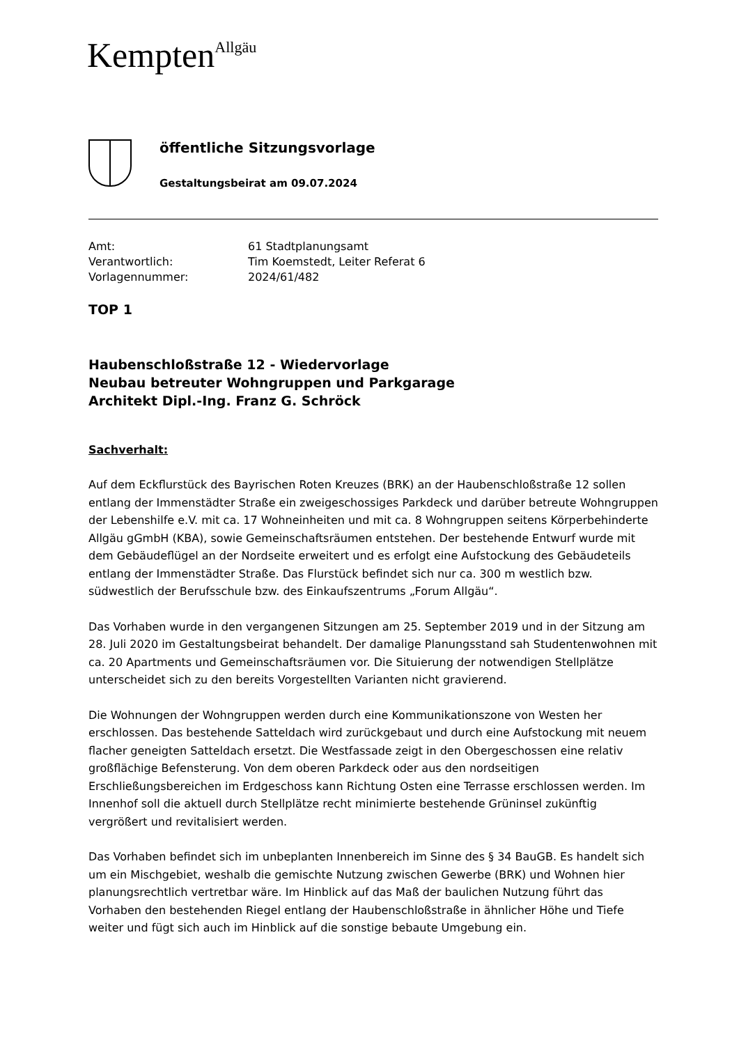Kempten<sup>Allgäu</sup>
öffentliche Sitzungsvorlage
Gestaltungsbeirat am 09.07.2024
Amt:
61 Stadtplanungsamt
Verantwortlich:
Tim Koemstedt, Leiter Referat 6
Vorlagennummer:
2024/61/482
TOP 1
Haubenschloßstraße 12 - Wiedervorlage
Neubau betreuter Wohngruppen und Parkgarage
Architekt Dipl.-Ing. Franz G. Schröck
Sachverhalt:
Auf dem Eckflurstück des Bayrischen Roten Kreuzes (BRK) an der Haubenschloßstraße 12 sollen entlang der Immenstädter Straße ein zweigeschossiges Parkdeck und darüber betreute Wohngruppen der Lebenshilfe e.V. mit ca. 17 Wohneinheiten und mit ca. 8 Wohngruppen seitens Körperbehinderte Allgäu gGmbH (KBA), sowie Gemeinschaftsräumen entstehen. Der bestehende Entwurf wurde mit dem Gebäudeflügel an der Nordseite erweitert und es erfolgt eine Aufstockung des Gebäudeteils entlang der Immenstädter Straße. Das Flurstück befindet sich nur ca. 300 m westlich bzw. südwestlich der Berufsschule bzw. des Einkaufszentrums „Forum Allgäu“.
Das Vorhaben wurde in den vergangenen Sitzungen am 25. September 2019 und in der Sitzung am 28. Juli 2020 im Gestaltungsbeirat behandelt. Der damalige Planungsstand sah Studentenwohnen mit ca. 20 Apartments und Gemeinschaftsräumen vor. Die Situierung der notwendigen Stellplätze unterscheidet sich zu den bereits Vorgestellten Varianten nicht gravierend.
Die Wohnungen der Wohngruppen werden durch eine Kommunikationszone von Westen her erschlossen. Das bestehende Satteldach wird zurückgebaut und durch eine Aufstockung mit neuem flacher geneigten Satteldach ersetzt. Die Westfassade zeigt in den Obergeschossen eine relativ großflächige Befensterung. Von dem oberen Parkdeck oder aus den nordseitigen Erschließungsbereichen im Erdgeschoss kann Richtung Osten eine Terrasse erschlossen werden. Im Innenhof soll die aktuell durch Stellplätze recht minimierte bestehende Grüninsel zukünftig vergrößert und revitalisiert werden.
Das Vorhaben befindet sich im unbeplanten Innenbereich im Sinne des § 34 BauGB. Es handelt sich um ein Mischgebiet, weshalb die gemischte Nutzung zwischen Gewerbe (BRK) und Wohnen hier planungsrechtlich vertretbar wäre. Im Hinblick auf das Maß der baulichen Nutzung führt das Vorhaben den bestehenden Riegel entlang der Haubenschloßstraße in ähnlicher Höhe und Tiefe weiter und fügt sich auch im Hinblick auf die sonstige bebaute Umgebung ein.